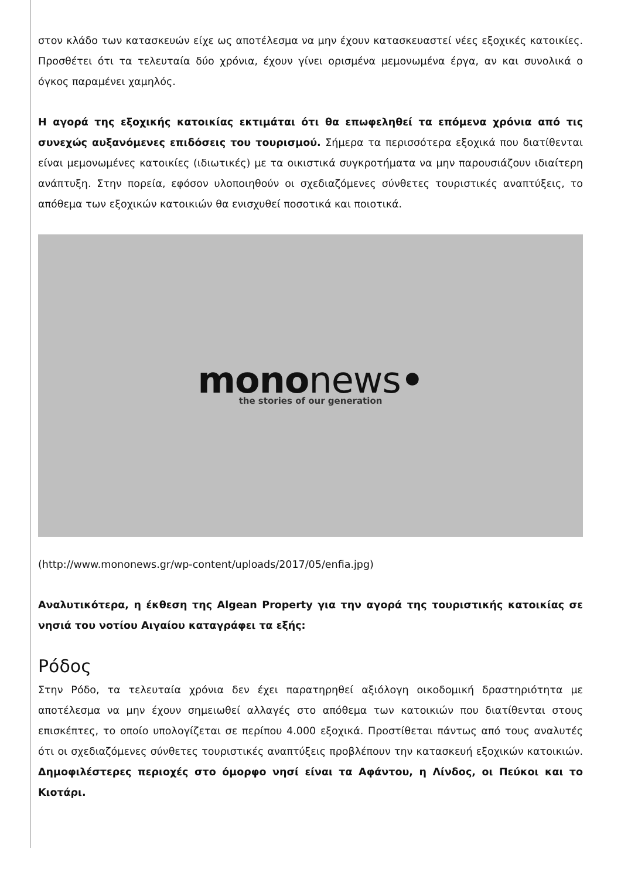στον κλάδο των κατασκευών είχε ως αποτέλεσμα να μην έχουν κατασκευαστεί νέες εξοχικές κατοικίες. Προσθέτει ότι τα τελευταία δύο χρόνια, έχουν γίνει ορισμένα μεμονωμένα έργα, αν και συνολικά ο όγκος παραμένει χαμηλός.
Η αγορά της εξοχικής κατοικίας εκτιμάται ότι θα επωφεληθεί τα επόμενα χρόνια από τις συνεχώς αυξανόμενες επιδόσεις του τουρισμού. Σήμερα τα περισσότερα εξοχικά που διατίθενται είναι μεμονωμένες κατοικίες (ιδιωτικές) με τα οικιστικά συγκροτήματα να μην παρουσιάζουν ιδιαίτερη ανάπτυξη. Στην πορεία, εφόσον υλοποιηθούν οι σχεδιαζόμενες σύνθετες τουριστικές αναπτύξεις, το απόθεμα των εξοχικών κατοικιών θα ενισχυθεί ποσοτικά και ποιοτικά.
mononews•
the stories of our generation
(http://www.mononews.gr/wp-content/uploads/2017/05/enfia.jpg)
Αναλυτικότερα, η έκθεση της Algean Property για την αγορά της τουριστικής κατοικίας σε νησιά του νοτίου Αιγαίου καταγράφει τα εξής:
Ρόδος
Στην Ρόδο, τα τελευταία χρόνια δεν έχει παρατηρηθεί αξιόλογη οικοδομική δραστηριότητα με αποτέλεσμα να μην έχουν σημειωθεί αλλαγές στο απόθεμα των κατοικιών που διατίθενται στους επισκέπτες, το οποίο υπολογίζεται σε περίπου 4.000 εξοχικά. Προστίθεται πάντως από τους αναλυτές ότι οι σχεδιαζόμενες σύνθετες τουριστικές αναπτύξεις προβλέπουν την κατασκευή εξοχικών κατοικιών. Δημοφιλέστερες περιοχές στο όμορφο νησί είναι τα Αφάντου, η Λίνδος, οι Πεύκοι και το Κιοτάρι.